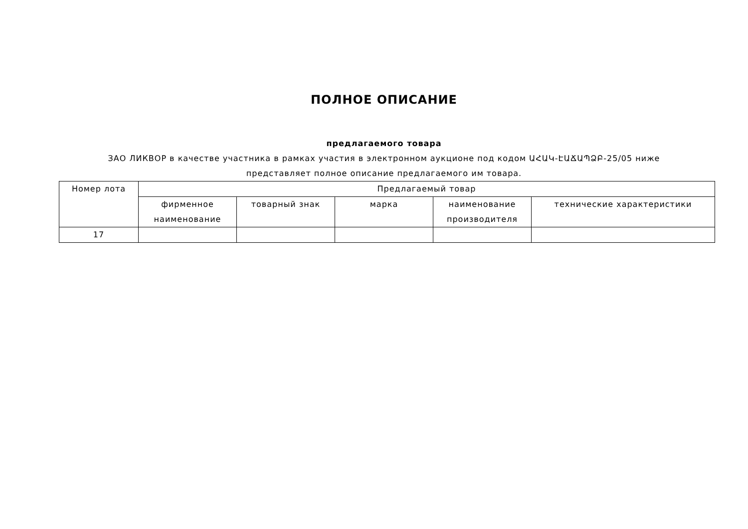ПОЛНОЕ ОПИСАНИЕ
предлагаемого товара
ЗАО ЛИКВОР в качестве участника в рамках участия в электронном аукционе под кодом ԱՀԱԿ-ԷԱՃԱՊՁԲ-25/05 ниже представляет полное описание предлагаемого им товара.
| Номер лота | Предлагаемый товар | | | | |
| --- | --- | --- | --- | --- | --- |
| | фирменное наименование | товарный знак | марка | наименование производителя | технические характеристики |
| 17 | | | | | |